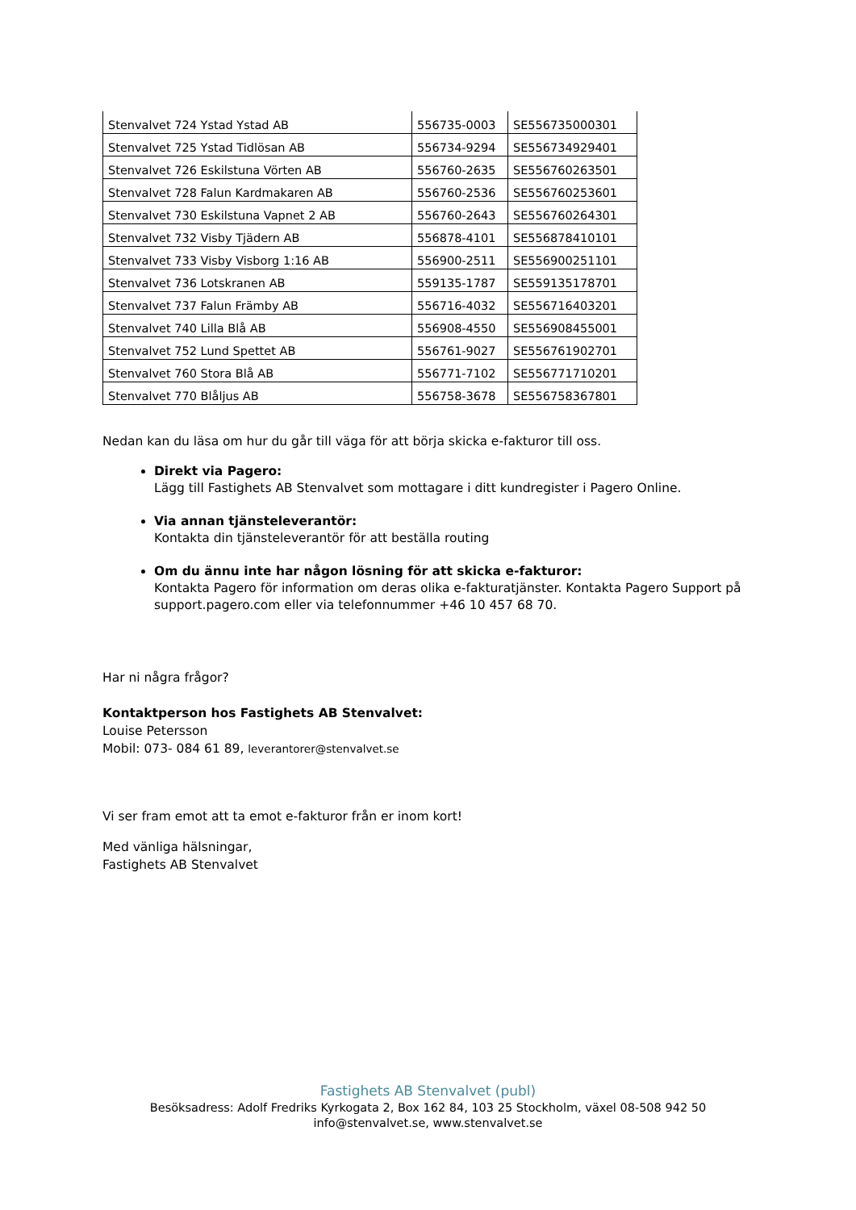| Stenvalvet 724 Ystad Ystad AB | 556735-0003 | SE556735000301 |
| Stenvalvet 725 Ystad Tidlösan AB | 556734-9294 | SE556734929401 |
| Stenvalvet 726 Eskilstuna Vörten AB | 556760-2635 | SE556760263501 |
| Stenvalvet 728 Falun Kardmakaren AB | 556760-2536 | SE556760253601 |
| Stenvalvet 730 Eskilstuna Vapnet 2 AB | 556760-2643 | SE556760264301 |
| Stenvalvet 732 Visby Tjädern AB | 556878-4101 | SE556878410101 |
| Stenvalvet 733 Visby Visborg 1:16 AB | 556900-2511 | SE556900251101 |
| Stenvalvet 736 Lotskranen AB | 559135-1787 | SE559135178701 |
| Stenvalvet 737 Falun Främby AB | 556716-4032 | SE556716403201 |
| Stenvalvet 740 Lilla Blå AB | 556908-4550 | SE556908455001 |
| Stenvalvet 752 Lund Spettet AB | 556761-9027 | SE556761902701 |
| Stenvalvet 760 Stora Blå AB | 556771-7102 | SE556771710201 |
| Stenvalvet 770 Blåljus AB | 556758-3678 | SE556758367801 |
Nedan kan du läsa om hur du går till väga för att börja skicka e-fakturor till oss.
Direkt via Pagero:
Lägg till Fastighets AB Stenvalvet som mottagare i ditt kundregister i Pagero Online.
Via annan tjänsteleverantör:
Kontakta din tjänsteleverantör för att beställa routing
Om du ännu inte har någon lösning för att skicka e-fakturor:
Kontakta Pagero för information om deras olika e-fakturatjänster. Kontakta Pagero Support på support.pagero.com eller via telefonnummer +46 10 457 68 70.
Har ni några frågor?
Kontaktperson hos Fastighets AB Stenvalvet:
Louise Petersson
Mobil: 073- 084 61 89, leverantorer@stenvalvet.se
Vi ser fram emot att ta emot e-fakturor från er inom kort!
Med vänliga hälsningar,
Fastighets AB Stenvalvet
Fastighets AB Stenvalvet (publ)
Besöksadress: Adolf Fredriks Kyrkogata 2, Box 162 84, 103 25 Stockholm, växel 08-508 942 50
info@stenvalvet.se, www.stenvalvet.se